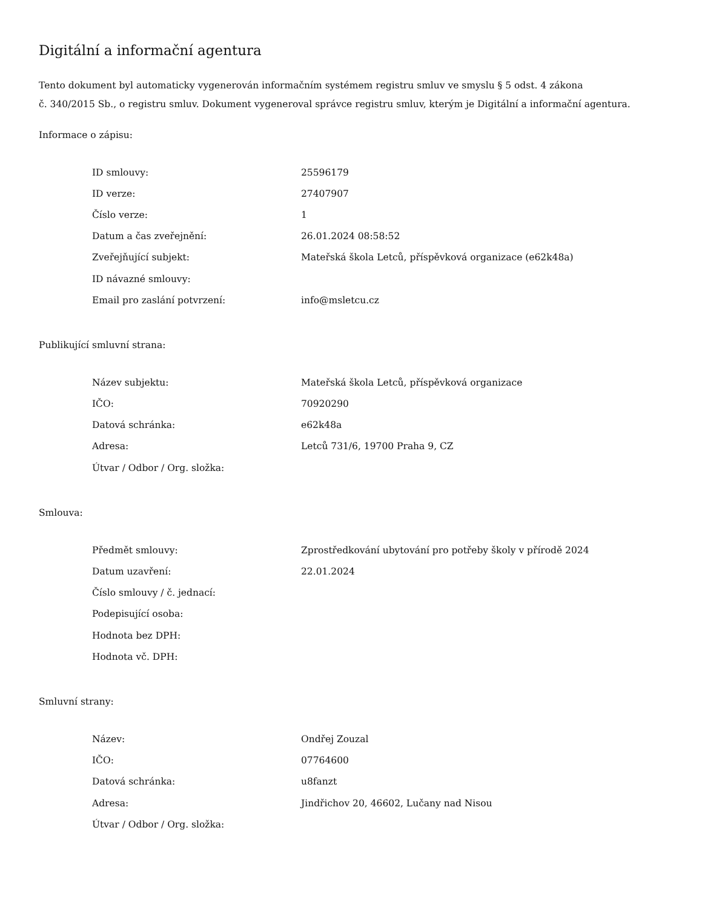Digitální a informační agentura
Tento dokument byl automaticky vygenerován informačním systémem registru smluv ve smyslu § 5 odst. 4 zákona
č. 340/2015 Sb., o registru smluv. Dokument vygeneroval správce registru smluv, kterým je Digitální a informační agentura.
Informace o zápisu:
| ID smlouvy: | 25596179 |
| ID verze: | 27407907 |
| Číslo verze: | 1 |
| Datum a čas zveřejnění: | 26.01.2024 08:58:52 |
| Zveřejňující subjekt: | Mateřská škola Letců, příspěvková organizace (e62k48a) |
| ID návazné smlouvy: | |
| Email pro zaslání potvrzení: | info@msletcu.cz |
Publikující smluvní strana:
| Název subjektu: | Mateřská škola Letců, příspěvková organizace |
| IČO: | 70920290 |
| Datová schránka: | e62k48a |
| Adresa: | Letců 731/6, 19700 Praha 9, CZ |
| Útvar / Odbor / Org. složka: | |
Smlouva:
| Předmět smlouvy: | Zprostředkování ubytování pro potřeby školy v přírodě 2024 |
| Datum uzavření: | 22.01.2024 |
| Číslo smlouvy / č. jednací: | |
| Podepisující osoba: | |
| Hodnota bez DPH: | |
| Hodnota vč. DPH: | |
Smluvní strany:
| Název: | Ondřej Zouzal |
| IČO: | 07764600 |
| Datová schránka: | u8fanzt |
| Adresa: | Jindřichov 20, 46602, Lučany nad Nisou |
| Útvar / Odbor / Org. složka: | |